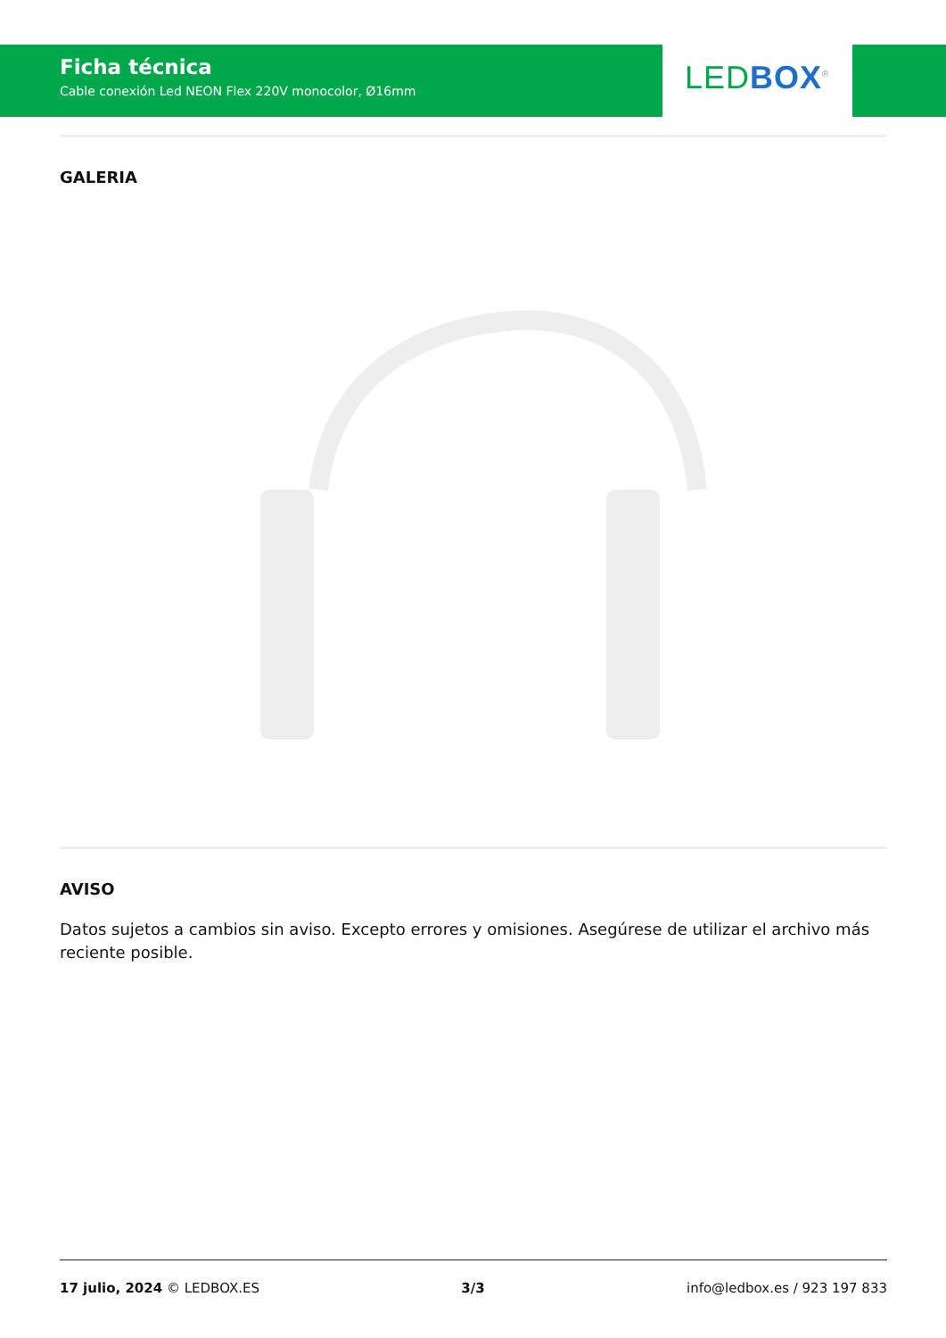Ficha técnica
Cable conexión Led NEON Flex 220V monocolor, Ø16mm
LEDBOX<sup>®</sup>
GALERIA
AVISO
Datos sujetos a cambios sin aviso. Excepto errores y omisiones. Asegúrese de utilizar el archivo más reciente posible.
17 julio, 2024 © LEDBOX.ES 3/3 info@ledbox.es / 923 197 833